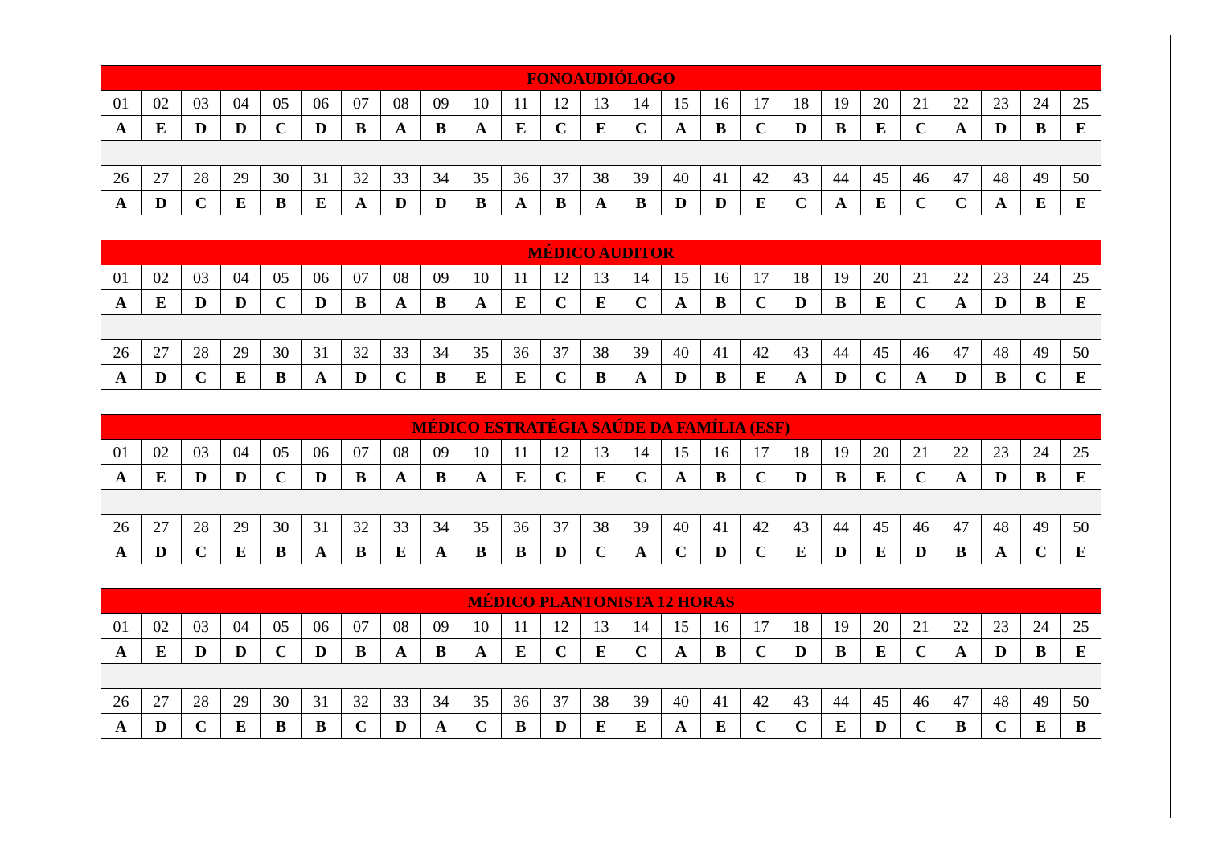| FONOAUDIÓLOGO | | | | | | | | | | | | | | | | | | | | | | | | |
| --- | --- | --- | --- | --- | --- | --- | --- | --- | --- | --- | --- | --- | --- | --- | --- | --- | --- | --- | --- | --- | --- | --- | --- | --- |
| 01 | 02 | 03 | 04 | 05 | 06 | 07 | 08 | 09 | 10 | 11 | 12 | 13 | 14 | 15 | 16 | 17 | 18 | 19 | 20 | 21 | 22 | 23 | 24 | 25 |
| A | E | D | D | C | D | B | A | B | A | E | C | E | C | A | B | C | D | B | E | C | A | D | B | E |
| 26 | 27 | 28 | 29 | 30 | 31 | 32 | 33 | 34 | 35 | 36 | 37 | 38 | 39 | 40 | 41 | 42 | 43 | 44 | 45 | 46 | 47 | 48 | 49 | 50 |
| A | D | C | E | B | E | A | D | D | B | A | B | A | B | D | D | E | C | A | E | C | C | A | E | E |
| MÉDICO AUDITOR | | | | | | | | | | | | | | | | | | | | | | | | |
| --- | --- | --- | --- | --- | --- | --- | --- | --- | --- | --- | --- | --- | --- | --- | --- | --- | --- | --- | --- | --- | --- | --- | --- | --- |
| 01 | 02 | 03 | 04 | 05 | 06 | 07 | 08 | 09 | 10 | 11 | 12 | 13 | 14 | 15 | 16 | 17 | 18 | 19 | 20 | 21 | 22 | 23 | 24 | 25 |
| A | E | D | D | C | D | B | A | B | A | E | C | E | C | A | B | C | D | B | E | C | A | D | B | E |
| 26 | 27 | 28 | 29 | 30 | 31 | 32 | 33 | 34 | 35 | 36 | 37 | 38 | 39 | 40 | 41 | 42 | 43 | 44 | 45 | 46 | 47 | 48 | 49 | 50 |
| A | D | C | E | B | A | D | C | B | E | E | C | B | A | D | B | E | A | D | C | A | D | B | C | E |
| MÉDICO ESTRATÉGIA SAÚDE DA FAMÍLIA (ESF) | | | | | | | | | | | | | | | | | | | | | | | | |
| --- | --- | --- | --- | --- | --- | --- | --- | --- | --- | --- | --- | --- | --- | --- | --- | --- | --- | --- | --- | --- | --- | --- | --- | --- |
| 01 | 02 | 03 | 04 | 05 | 06 | 07 | 08 | 09 | 10 | 11 | 12 | 13 | 14 | 15 | 16 | 17 | 18 | 19 | 20 | 21 | 22 | 23 | 24 | 25 |
| A | E | D | D | C | D | B | A | B | A | E | C | E | C | A | B | C | D | B | E | C | A | D | B | E |
| 26 | 27 | 28 | 29 | 30 | 31 | 32 | 33 | 34 | 35 | 36 | 37 | 38 | 39 | 40 | 41 | 42 | 43 | 44 | 45 | 46 | 47 | 48 | 49 | 50 |
| A | D | C | E | B | A | B | E | A | B | B | D | C | A | C | D | C | E | D | E | D | B | A | C | E |
| MÉDICO PLANTONISTA 12 HORAS | | | | | | | | | | | | | | | | | | | | | | | | |
| --- | --- | --- | --- | --- | --- | --- | --- | --- | --- | --- | --- | --- | --- | --- | --- | --- | --- | --- | --- | --- | --- | --- | --- | --- |
| 01 | 02 | 03 | 04 | 05 | 06 | 07 | 08 | 09 | 10 | 11 | 12 | 13 | 14 | 15 | 16 | 17 | 18 | 19 | 20 | 21 | 22 | 23 | 24 | 25 |
| A | E | D | D | C | D | B | A | B | A | E | C | E | C | A | B | C | D | B | E | C | A | D | B | E |
| 26 | 27 | 28 | 29 | 30 | 31 | 32 | 33 | 34 | 35 | 36 | 37 | 38 | 39 | 40 | 41 | 42 | 43 | 44 | 45 | 46 | 47 | 48 | 49 | 50 |
| A | D | C | E | B | B | C | D | A | C | B | D | E | E | A | E | C | C | E | D | C | B | C | E | B |